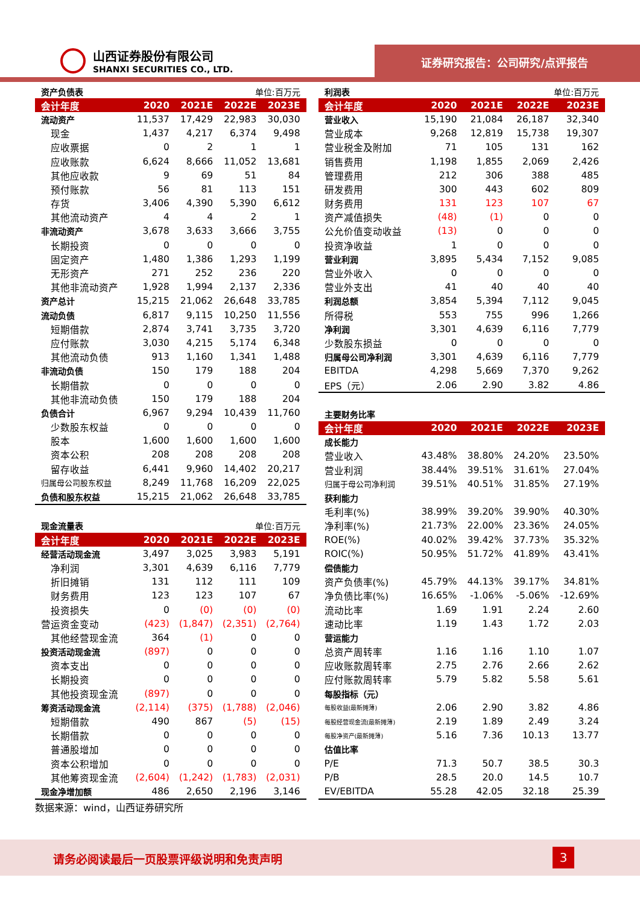山西证券股份有限公司
SHANXI SECURITIES CO., LTD.
证券研究报告：公司研究/点评报告
| 资产负债表 | | | 单位:百万元 | |
| 会计年度 | 2020 | 2021E | 2022E | 2023E |
| 流动资产 | 11,537 | 17,429 | 22,983 | 30,030 |
| 现金 | 1,437 | 4,217 | 6,374 | 9,498 |
| 应收票据 | 0 | 2 | 1 | 1 |
| 应收账款 | 6,624 | 8,666 | 11,052 | 13,681 |
| 其他应收款 | 9 | 69 | 51 | 84 |
| 预付账款 | 56 | 81 | 113 | 151 |
| 存货 | 3,406 | 4,390 | 5,390 | 6,612 |
| 其他流动资产 | 4 | 4 | 2 | 1 |
| 非流动资产 | 3,678 | 3,633 | 3,666 | 3,755 |
| 长期投资 | 0 | 0 | 0 | 0 |
| 固定资产 | 1,480 | 1,386 | 1,293 | 1,199 |
| 无形资产 | 271 | 252 | 236 | 220 |
| 其他非流动资产 | 1,928 | 1,994 | 2,137 | 2,336 |
| 资产总计 | 15,215 | 21,062 | 26,648 | 33,785 |
| 流动负债 | 6,817 | 9,115 | 10,250 | 11,556 |
| 短期借款 | 2,874 | 3,741 | 3,735 | 3,720 |
| 应付账款 | 3,030 | 4,215 | 5,174 | 6,348 |
| 其他流动负债 | 913 | 1,160 | 1,341 | 1,488 |
| 非流动负债 | 150 | 179 | 188 | 204 |
| 长期借款 | 0 | 0 | 0 | 0 |
| 其他非流动负债 | 150 | 179 | 188 | 204 |
| 负债合计 | 6,967 | 9,294 | 10,439 | 11,760 |
| 少数股东权益 | 0 | 0 | 0 | 0 |
| 股本 | 1,600 | 1,600 | 1,600 | 1,600 |
| 资本公积 | 208 | 208 | 208 | 208 |
| 留存收益 | 6,441 | 9,960 | 14,402 | 20,217 |
| 归属母公司股东权益 | 8,249 | 11,768 | 16,209 | 22,025 |
| 负债和股东权益 | 15,215 | 21,062 | 26,648 | 33,785 |
| 现金流量表 | | | 单位:百万元 | |
| 会计年度 | 2020 | 2021E | 2022E | 2023E |
| 经营活动现金流 | 3,497 | 3,025 | 3,983 | 5,191 |
| 净利润 | 3,301 | 4,639 | 6,116 | 7,779 |
| 折旧摊销 | 131 | 112 | 111 | 109 |
| 财务费用 | 123 | 123 | 107 | 67 |
| 投资损失 | 0 | (0) | (0) | (0) |
| 营运资金变动 | (423) | (1,847) | (2,351) | (2,764) |
| 其他经营现金流 | 364 | (1) | 0 | 0 |
| 投资活动现金流 | (897) | 0 | 0 | 0 |
| 资本支出 | 0 | 0 | 0 | 0 |
| 长期投资 | 0 | 0 | 0 | 0 |
| 其他投资现金流 | (897) | 0 | 0 | 0 |
| 筹资活动现金流 | (2,114) | (375) | (1,788) | (2,046) |
| 短期借款 | 490 | 867 | (5) | (15) |
| 长期借款 | 0 | 0 | 0 | 0 |
| 普通股增加 | 0 | 0 | 0 | 0 |
| 资本公积增加 | 0 | 0 | 0 | 0 |
| 其他筹资现金流 | (2,604) | (1,242) | (1,783) | (2,031) |
| 现金净增加额 | 486 | 2,650 | 2,196 | 3,146 |
数据来源：wind，山西证券研究所
| 利润表 | | | 单位:百万元 | |
| 会计年度 | 2020 | 2021E | 2022E | 2023E |
| 营业收入 | 15,190 | 21,084 | 26,187 | 32,340 |
| 营业成本 | 9,268 | 12,819 | 15,738 | 19,307 |
| 营业税金及附加 | 71 | 105 | 131 | 162 |
| 销售费用 | 1,198 | 1,855 | 2,069 | 2,426 |
| 管理费用 | 212 | 306 | 388 | 485 |
| 研发费用 | 300 | 443 | 602 | 809 |
| 财务费用 | 131 | 123 | 107 | 67 |
| 资产减值损失 | (48) | (1) | 0 | 0 |
| 公允价值变动收益 | (13) | 0 | 0 | 0 |
| 投资净收益 | 1 | 0 | 0 | 0 |
| 营业利润 | 3,895 | 5,434 | 7,152 | 9,085 |
| 营业外收入 | 0 | 0 | 0 | 0 |
| 营业外支出 | 41 | 40 | 40 | 40 |
| 利润总额 | 3,854 | 5,394 | 7,112 | 9,045 |
| 所得税 | 553 | 755 | 996 | 1,266 |
| 净利润 | 3,301 | 4,639 | 6,116 | 7,779 |
| 少数股东损益 | 0 | 0 | 0 | 0 |
| 归属母公司净利润 | 3,301 | 4,639 | 6,116 | 7,779 |
| EBITDA | 4,298 | 5,669 | 7,370 | 9,262 |
| EPS（元） | 2.06 | 2.90 | 3.82 | 4.86 |
| 主要财务比率 | | | | |
| 会计年度 | 2020 | 2021E | 2022E | 2023E |
| 成长能力 | | | | |
| 营业收入 | 43.48% | 38.80% | 24.20% | 23.50% |
| 营业利润 | 38.44% | 39.51% | 31.61% | 27.04% |
| 归属于母公司净利润 | 39.51% | 40.51% | 31.85% | 27.19% |
| 获利能力 | | | | |
| 毛利率(%) | 38.99% | 39.20% | 39.90% | 40.30% |
| 净利率(%) | 21.73% | 22.00% | 23.36% | 24.05% |
| ROE(%) | 40.02% | 39.42% | 37.73% | 35.32% |
| ROIC(%) | 50.95% | 51.72% | 41.89% | 43.41% |
| 偿债能力 | | | | |
| 资产负债率(%) | 45.79% | 44.13% | 39.17% | 34.81% |
| 净负债比率(%) | 16.65% | -1.06% | -5.06% | -12.69% |
| 流动比率 | 1.69 | 1.91 | 2.24 | 2.60 |
| 速动比率 | 1.19 | 1.43 | 1.72 | 2.03 |
| 营运能力 | | | | |
| 总资产周转率 | 1.16 | 1.16 | 1.10 | 1.07 |
| 应收账款周转率 | 2.75 | 2.76 | 2.66 | 2.62 |
| 应付账款周转率 | 5.79 | 5.82 | 5.58 | 5.61 |
| 每股指标（元） | | | | |
| 每股收益(最新摊薄) | 2.06 | 2.90 | 3.82 | 4.86 |
| 每股经营现金流(最新摊薄) | 2.19 | 1.89 | 2.49 | 3.24 |
| 每股净资产(最新摊薄) | 5.16 | 7.36 | 10.13 | 13.77 |
| 估值比率 | | | | |
| P/E | 71.3 | 50.7 | 38.5 | 30.3 |
| P/B | 28.5 | 20.0 | 14.5 | 10.7 |
| EV/EBITDA | 55.28 | 42.05 | 32.18 | 25.39 |
请务必阅读最后一页股票评级说明和免责声明
3